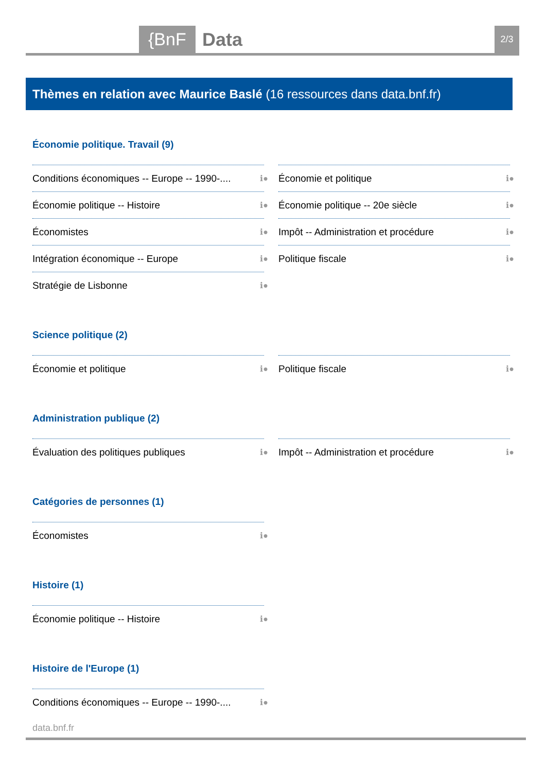{BnF Data 2/3
Thèmes en relation avec Maurice Baslé (16 ressources dans data.bnf.fr)
Économie politique. Travail (9)
Conditions économiques -- Europe -- 1990-.... ℹ●
Économie et politique ℹ●
Économie politique -- Histoire ℹ●
Économie politique -- 20e siècle ℹ●
Économistes ℹ●
Impôt -- Administration et procédure ℹ●
Intégration économique -- Europe ℹ●
Politique fiscale ℹ●
Stratégie de Lisbonne ℹ●
Science politique (2)
Économie et politique ℹ●
Politique fiscale ℹ●
Administration publique (2)
Évaluation des politiques publiques ℹ●
Impôt -- Administration et procédure ℹ●
Catégories de personnes (1)
Économistes ℹ●
Histoire (1)
Économie politique -- Histoire ℹ●
Histoire de l'Europe (1)
Conditions économiques -- Europe -- 1990-.... ℹ●
data.bnf.fr